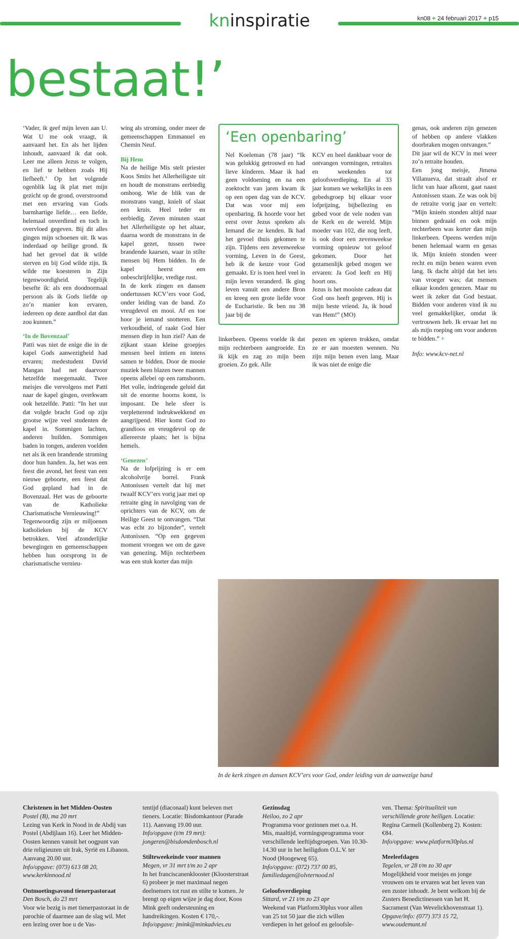kn08 + 24 februari 2017 + p15
kninspiratie
bestaat!’
‘Vader, ik geef mijn leven aan U. Wat U me ook vraagt, ik aanvaard het. En als het lijden inhoudt, aanvaard ik dat ook. Leer me alleen Jezus te volgen, en lief te hebben zoals Hij liefheeft.’ Op het volgende ogenblik lag ik plat met mijn gezicht op de grond, overstroomd met een ervaring van Gods barmhartige liefde… een liefde, helemaal onverdiend en toch in overvloed gegeven. Bij dit alles gingen mijn schoenen uit. Ik was inderdaad op heilige grond. Ik had het gevoel dat ik wilde sterven en bij God wilde zijn. Ik wilde me koesteren in Zijn tegenwoordigheid. Tegelijk besefte ik: als een doodnormaal persoon als ik Gods liefde op zo’n manier kon ervaren, iedereen op deze aardbol dat dan zou kunnen.”
‘In de Bovenzaal’
Patti was niet de enige die in de kapel Gods aanwezigheid had ervaren; medestudent David Mangan had net daarvoor hetzelfde meegemaakt. Twee meisjes die vervolgens met Patti naar de kapel gingen, overkwam ook hetzelfde. Patti: “In het uur dat volgde bracht God op zijn grootse wijze veel studenten de kapel in. Sommigen lachten, anderen huilden. Sommigen baden in tongen, anderen voelden net als ik een brandende stroming door hun handen. Ja, het was een feest die avond, het feest van een nieuwe geboorte, een feest dat God gepland had in de Bovenzaal. Het was de geboorte van de Katholieke Charismatische Vernieuwing!”
Tegenwoordig zijn er miljoenen katholieken bij de KCV betrokken. Veel afzonderlijke bewegingen en gemeenschappen hebben hun oorsprong in de charismatische vernieu-
wing als stroming, onder meer de gemeenschappen Emmanuel en Chemin Neuf.
Bij Hem
Na de heilige Mis stelt priester Koos Smits het Allerheiligste uit en houdt de monstrans eerbiedig omhoog. Wie de blik van de monstrans vangt, knielt of slaat een kruis. Heel teder en eerbiedig. Zeven minuten staat het Allerheiligste op het altaar, daarna wordt de monstrans in de kapel gezet, tussen twee brandende kaarsen, waar in stilte mensen bij Hem bidden. In de kapel heerst een onbeschrijfelijke, vredige rust.
In de kerk zingen en dansen ondertussen KCV’ers voor God, onder leiding van de band. Zo vreugdevol en mooi. Af en toe hoor je iemand snotteren. Een verkoudheid, of raakt God hier mensen diep in hun ziel? Aan de zijkant staan kleine groepjes mensen heel intiem en intens samen te bidden. Door de mooie muziek heen blazen twee mannen opeens allebei op een ramshoorn. Het volle, indringende geluid dat uit de enorme hoorns komt, is imposant. De hele sfeer is verpletterend indrukwekkend en aangrijpend. Hier komt God zo grandioos en vreugdevol op de allereerste plaats; het is bijna hemels.
‘Genezen’
Na de lofprijzing is er een alcoholvrije borrel. Frank Antonissen vertelt dat hij met twaalf KCV’ers vorig jaar mei op retraite ging in navolging van de oprichters van de KCV, om de Heilige Geest te ontvangen. “Dat was echt zo bijzonder”, vertelt Antonissen. “Op een gegeven moment vroegen we om de gave van genezing. Mijn rechterbeen was een stuk korter dan mijn
‘Een openbaring’
Nel Koeleman (78 jaar) “Ik was gelukkig getrouwd en had lieve kinderen. Maar ik had geen voldoening en na een zoektocht van jaren kwam ik op een open dag van de KCV. Dat was voor mij een openbaring. Ik hoorde voor het eerst over Jezus spreken als Iemand die ze kenden. Ik had het gevoel thuis gekomen te zijn. Tijdens een zevenweekse vorming, Leven in de Geest, heb ik de keuze voor God gemaakt. Er is toen heel veel in mijn leven veranderd. Ik ging leven vanuit een andere Bron en kreeg een grote liefde voor de Eucharistie. Ik ben nu 38 jaar bij de
KCV en heel dankbaar voor de ontvangen vormingen, retraites en weekenden tot geloofsverdieping. En al 33 jaar komen we wekelijks in een gebedsgroep bij elkaar voor lofprijzing, bijbellezing en gebed voor de vele noden van de Kerk en de wereld. Mijn moeder van 102, die nog leeft, is ook door een zevenweekse vorming opnieuw tot geloof gekomen. Door het gezamenlijk gebed mogen we ervaren: Ja God leeft en Hij hoort ons.
Jezus is het mooiste cadeau dat God ons heeft gegeven. Hij is mijn beste vriend. Ja, ik houd van Hem!” (MO)
linkerbeen. Opeens voelde ik dat mijn rechterbeen aangroeide. En ik kijk en zag zo mijn been groeien. Zo gek. Alle
pezen en spieren trokken, omdat ze er aan moesten wennen. Nu zijn mijn benen even lang. Maar ik was niet de enige die
genas, ook anderen zijn genezen of hebben op andere vlakken doorbraken mogen ontvangen.”
Dit jaar wil de KCV in mei weer zo’n retraite houden.
Een jong meisje, Jimena Villanueva, dat straalt alsof er licht van haar afkomt, gaat naast Antonissen staan. Ze was ook bij de retraite vorig jaar en vertelt: “Mijn knieën stonden altijd naar binnen gedraaid en ook mijn rechterbeen was korter dan mijn linkerbeen. Opeens werden mijn benen helemaal warm en genas ik. Mijn knieën stonden weer recht en mijn benen waren even lang. Ik dacht altijd dat het iets van vroeger was; dat mensen elkaar konden genezen. Maar nu weet ik zeker dat God bestaat. Bidden voor anderen vind ik nu veel gemakkelijker, omdat ik vertrouwen heb. Ik ervaar het nu als mijn roeping om voor anderen te bidden.” +
Info: www.kcv-net.nl
In de kerk zingen en dansen KCV’ers voor God, onder leiding van de aanwezige band
Christenen in het Midden-Oosten
Postel (B), ma 20 mrt
Lezing van Kerk in Nood in de Abdij van Postel (Abdijlaan 16). Leer het Midden-Oosten kennen vanuit het oogpunt van drie religieuzen uit Irak, Syrië en Libanon. Aanvang 20.00 uur.
Info/opgave: (073) 613 08 20, www.kerkinnood.nl
Ontmoetingsavond tienerpastoraat
Den Bosch, do 23 mrt
Voor wie bezig is met tienerpastoraat in de parochie of daarmee aan de slag wil. Met een lezing over hoe u de Vas-
tentijd (diaconaal) kunt beleven met tieners. Locatie: Bisdomkantoor (Parade 11). Aanvang 19.00 uur.
Info/opgave (t/m 19 mrt): jongeren@bisdomdenbosch.nl
Stilteweekeinde voor mannen
Megen, vr 31 mrt t/m zo 2 apr
In het franciscanenklooster (Kloosterstraat 6) probeer je met maximaal negen deelnemers tot rust en stilte te komen. Je brengt op eigen wijze je dag door, Koos Mink geeft ondersteuning en handreikingen. Kosten € 170,-.
Info/opgave: jmink@minkadvies.eu
Gezinsdag
Heiloo, zo 2 apr
Programma voor gezinnen met o.a. H. Mis, maaltijd, vormingsprogramma voor verschillende leeftijdsgroepen. Van 10.30-14.30 uur in het heiligdom O.L.V. ter Nood (Hoogeweg 65).
Info/opgave: (072) 737 00 85, familiedagen@olvternood.nl
Geloofsverdieping
Sittard, vr 21 t/m zo 23 apr
Weekend van Platform30plus voor allen van 25 tot 50 jaar die zich willen verdiepen in het geloof en geloofsle-
ven. Thema: Spiritualiteit van verschillende grote heiligen. Locatie: Regina Carmeli (Kollenberg 2). Kosten: €84.
Info/opgave: www.platform30plus.nl
Meeleefdagen
Tegelen, vr 28 t/m zo 30 apr
Mogelijkheid voor meisjes en jonge vrouwen om te ervaren wat het leven van een zuster inhoudt. Je bent welkom bij de Zusters Benedictinessen van het H. Sacrament (Van Wevelickhovenstraat 1).
Opgave/info: (077) 373 15 72, www.oudemunt.nl